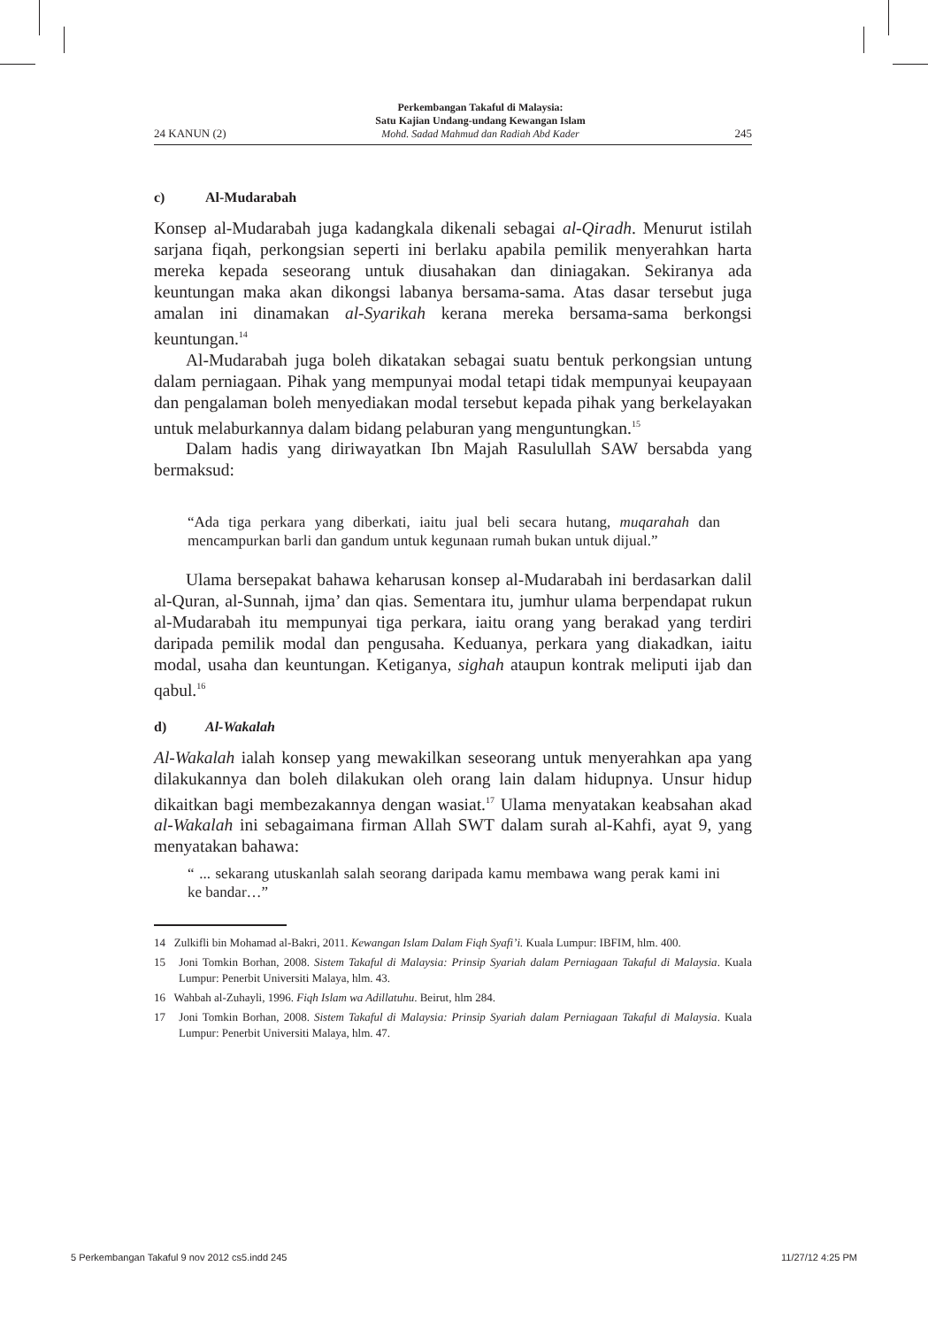24 KANUN (2) Perkembangan Takaful di Malaysia:
Satu Kajian Undang-undang Kewangan Islam
Mohd. Sadad Mahmud dan Radiah Abd Kader 245
c) Al-Mudarabah
Konsep al-Mudarabah juga kadangkala dikenali sebagai al-Qiradh. Menurut istilah sarjana fiqah, perkongsian seperti ini berlaku apabila pemilik menyerahkan harta mereka kepada seseorang untuk diusahakan dan diniagakan. Sekiranya ada keuntungan maka akan dikongsi labanya bersama-sama. Atas dasar tersebut juga amalan ini dinamakan al-Syarikah kerana mereka bersama-sama berkongsi keuntungan.<sup>14</sup>
Al-Mudarabah juga boleh dikatakan sebagai suatu bentuk perkongsian untung dalam perniagaan. Pihak yang mempunyai modal tetapi tidak mempunyai keupayaan dan pengalaman boleh menyediakan modal tersebut kepada pihak yang berkelayakan untuk melaburkannya dalam bidang pelaburan yang menguntungkan.<sup>15</sup>
Dalam hadis yang diriwayatkan Ibn Majah Rasulullah SAW bersabda yang bermaksud:
“Ada tiga perkara yang diberkati, iaitu jual beli secara hutang, muqarahah dan mencampurkan barli dan gandum untuk kegunaan rumah bukan untuk dijual.”
Ulama bersepakat bahawa keharusan konsep al-Mudarabah ini berdasarkan dalil al-Quran, al-Sunnah, ijma’ dan qias. Sementara itu, jumhur ulama berpendapat rukun al-Mudarabah itu mempunyai tiga perkara, iaitu orang yang berakad yang terdiri daripada pemilik modal dan pengusaha. Keduanya, perkara yang diakadkan, iaitu modal, usaha dan keuntungan. Ketiganya, sighah ataupun kontrak meliputi ijab dan qabul.<sup>16</sup>
d) Al-Wakalah
Al-Wakalah ialah konsep yang mewakilkan seseorang untuk menyerahkan apa yang dilakukannya dan boleh dilakukan oleh orang lain dalam hidupnya. Unsur hidup dikaitkan bagi membezakannya dengan wasiat.<sup>17</sup> Ulama menyatakan keabsahan akad al-Wakalah ini sebagaimana firman Allah SWT dalam surah al-Kahfi, ayat 9, yang menyatakan bahawa:
“ ... sekarang utuskanlah salah seorang daripada kamu membawa wang perak kami ini ke bandar…”
14 Zulkifli bin Mohamad al-Bakri, 2011. Kewangan Islam Dalam Fiqh Syafi’i. Kuala Lumpur: IBFIM, hlm. 400.
15 Joni Tomkin Borhan, 2008. Sistem Takaful di Malaysia: Prinsip Syariah dalam Perniagaan Takaful di Malaysia. Kuala Lumpur: Penerbit Universiti Malaya, hlm. 43.
16 Wahbah al-Zuhayli, 1996. Fiqh Islam wa Adillatuhu. Beirut, hlm 284.
17 Joni Tomkin Borhan, 2008. Sistem Takaful di Malaysia: Prinsip Syariah dalam Perniagaan Takaful di Malaysia. Kuala Lumpur: Penerbit Universiti Malaya, hlm. 47.
5 Perkembangan Takaful 9 nov 2012 cs5.indd 245 11/27/12 4:25 PM